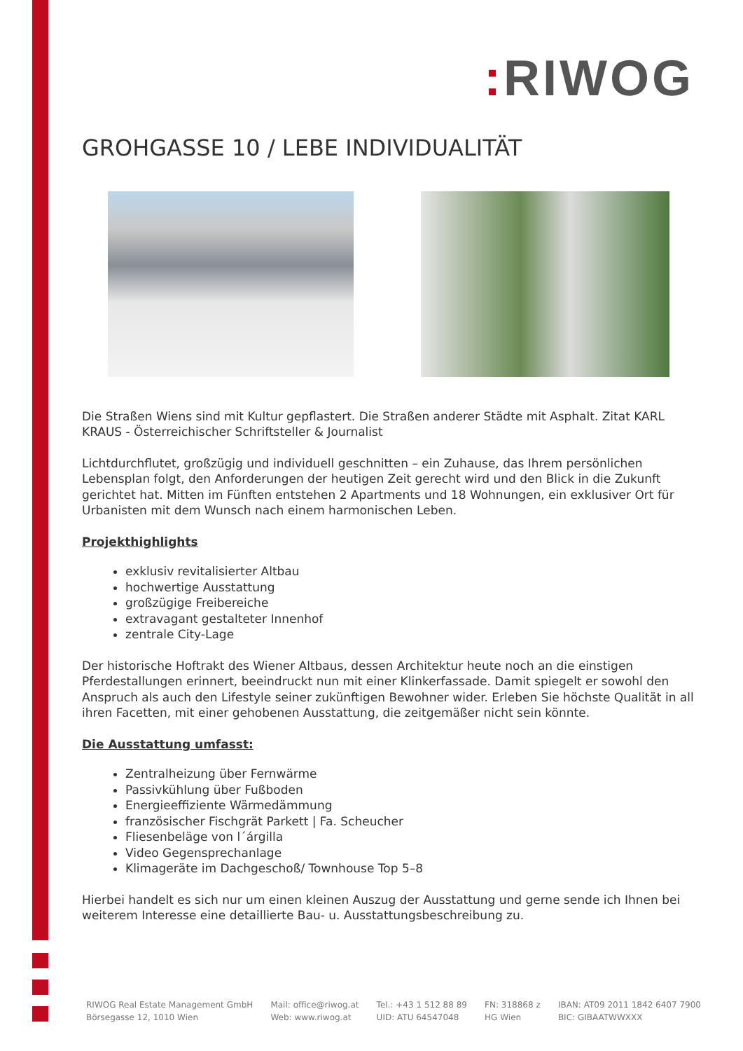: RIWOG
GROHGASSE 10 / LEBE INDIVIDUALITÄT
Die Straßen Wiens sind mit Kultur gepflastert. Die Straßen anderer Städte mit Asphalt. Zitat KARL KRAUS - Österreichischer Schriftsteller & Journalist
Lichtdurchflutet, großzügig und individuell geschnitten – ein Zuhause, das Ihrem persönlichen Lebensplan folgt, den Anforderungen der heutigen Zeit gerecht wird und den Blick in die Zukunft gerichtet hat. Mitten im Fünften entstehen 2 Apartments und 18 Wohnungen, ein exklusiver Ort für Urbanisten mit dem Wunsch nach einem harmonischen Leben.
Projekthighlights
exklusiv revitalisierter Altbau
hochwertige Ausstattung
großzügige Freibereiche
extravagant gestalteter Innenhof
zentrale City-Lage
Der historische Hoftrakt des Wiener Altbaus, dessen Architektur heute noch an die einstigen Pferdestallungen erinnert, beeindruckt nun mit einer Klinkerfassade. Damit spiegelt er sowohl den Anspruch als auch den Lifestyle seiner zukünftigen Bewohner wider. Erleben Sie höchste Qualität in all ihren Facetten, mit einer gehobenen Ausstattung, die zeitgemäßer nicht sein könnte.
Die Ausstattung umfasst:
Zentralheizung über Fernwärme
Passivkühlung über Fußboden
Energieeffiziente Wärmedämmung
französischer Fischgrät Parkett | Fa. Scheucher
Fliesenbeläge von l´árgilla
Video Gegensprechanlage
Klimageräte im Dachgeschoß/ Townhouse Top 5–8
Hierbei handelt es sich nur um einen kleinen Auszug der Ausstattung und gerne sende ich Ihnen bei weiterem Interesse eine detaillierte Bau- u. Ausstattungsbeschreibung zu.
RIWOG Real Estate Management GmbH
Börsegasse 12, 1010 Wien
Mail: office@riwog.at
Web: www.riwog.at
Tel.: +43 1 512 88 89
UID: ATU 64547048
FN: 318868 z
HG Wien
IBAN: AT09 2011 1842 6407 7900
BIC: GIBAATWWXXX